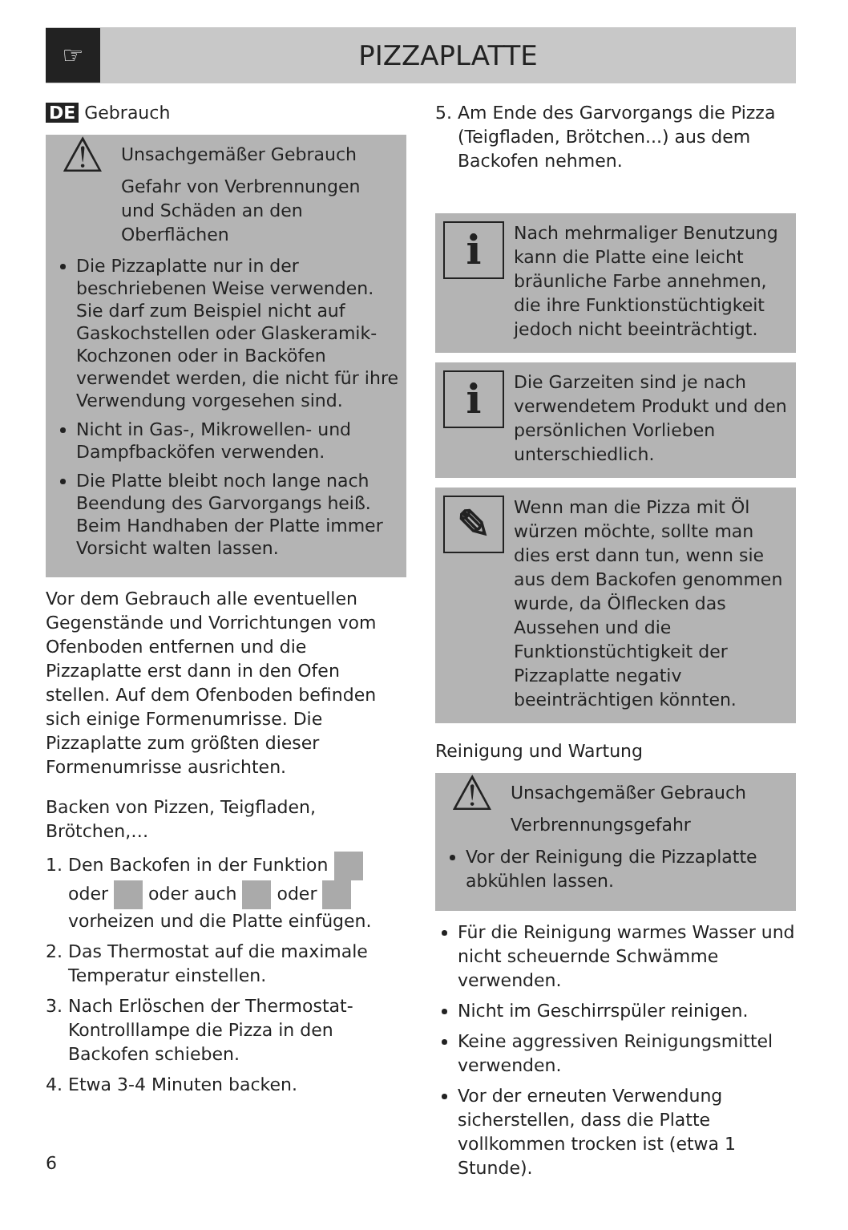☞
PIZZAPLATTE
DE Gebrauch
⚠
Unsachgemäßer Gebrauch
Gefahr von Verbrennungen und Schäden an den Oberflächen
Die Pizzaplatte nur in der beschriebenen Weise verwenden. Sie darf zum Beispiel nicht auf Gaskochstellen oder Glaskeramik-Kochzonen oder in Backöfen verwendet werden, die nicht für ihre Verwendung vorgesehen sind.
Nicht in Gas-, Mikrowellen- und Dampfbacköfen verwenden.
Die Platte bleibt noch lange nach Beendung des Garvorgangs heiß. Beim Handhaben der Platte immer Vorsicht walten lassen.
Vor dem Gebrauch alle eventuellen Gegenstände und Vorrichtungen vom Ofenboden entfernen und die Pizzaplatte erst dann in den Ofen stellen. Auf dem Ofenboden befinden sich einige Formenumrisse. Die Pizzaplatte zum größten dieser Formenumrisse ausrichten.
Backen von Pizzen, Teigfladen, Brötchen,…
1. Den Backofen in der Funktion oder oder auch oder vorheizen und die Platte einfügen.
2. Das Thermostat auf die maximale Temperatur einstellen.
3. Nach Erlöschen der Thermostat-Kontrolllampe die Pizza in den Backofen schieben.
4. Etwa 3-4 Minuten backen.
5. Am Ende des Garvorgangs die Pizza (Teigfladen, Brötchen...) aus dem Backofen nehmen.
i
Nach mehrmaliger Benutzung kann die Platte eine leicht bräunliche Farbe annehmen, die ihre Funktionstüchtigkeit jedoch nicht beeinträchtigt.
i
Die Garzeiten sind je nach verwendetem Produkt und den persönlichen Vorlieben unterschiedlich.
✎
Wenn man die Pizza mit Öl würzen möchte, sollte man dies erst dann tun, wenn sie aus dem Backofen genommen wurde, da Ölflecken das Aussehen und die Funktionstüchtigkeit der Pizzaplatte negativ beeinträchtigen könnten.
Reinigung und Wartung
⚠
Unsachgemäßer Gebrauch
Verbrennungsgefahr
Vor der Reinigung die Pizzaplatte abkühlen lassen.
Für die Reinigung warmes Wasser und nicht scheuernde Schwämme verwenden.
Nicht im Geschirrspüler reinigen.
Keine aggressiven Reinigungsmittel verwenden.
Vor der erneuten Verwendung sicherstellen, dass die Platte vollkommen trocken ist (etwa 1 Stunde).
6